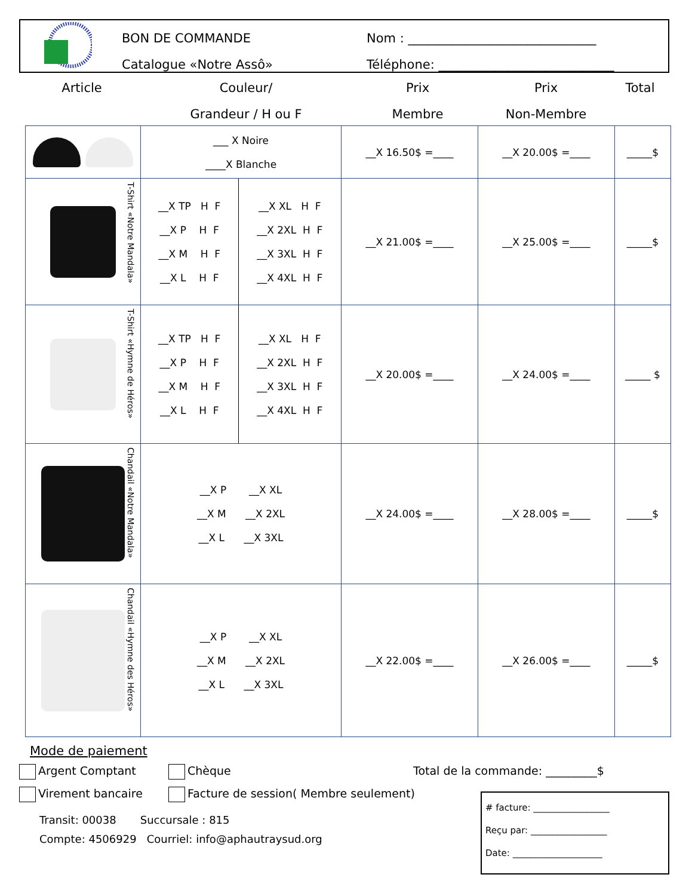BON DE COMMANDE
Catalogue «Notre Assô»
Nom : ______________________________
Téléphone: ____________________________
Article Couleur/
Grandeur / H ou F
Prix
Membre
Prix
Non-Membre
Total
| | ___ X Noire ____X Blanche | | __X 16.50$ =____ | __X 20.00$ =____ | _____$ |
| T-Shirt «Notre Mandala» | __X TP H F __X P H F __X M H F __X L H F | __X XL H F __X 2XL H F __X 3XL H F __X 4XL H F | __X 21.00$ =____ | __X 25.00$ =____ | _____$ |
| T-Shirt «Hymne de Héros» | __X TP H F __X P H F __X M H F __X L H F | __X XL H F __X 2XL H F __X 3XL H F __X 4XL H F | __X 20.00$ =____ | __X 24.00$ =____ | _____ $ |
| Chandail «Notre Mandala» | __X P __X XL __X M __X 2XL __X L __X 3XL | | __X 24.00$ =____ | __X 28.00$ =____ | _____$ |
| Chandail «Hymne des Héros» | __X P __X XL __X M __X 2XL __X L __X 3XL | | __X 22.00$ =____ | __X 26.00$ =____ | _____$ |
Mode de paiement
Argent Comptant Chèque Total de la commande: _________$
Virement bancaire Facture de session( Membre seulement)
Transit: 00038 Succursale : 815
Compte: 4506929 Courriel: info@aphautraysud.org
# facture: _________________
Reçu par: _________________
Date: ____________________